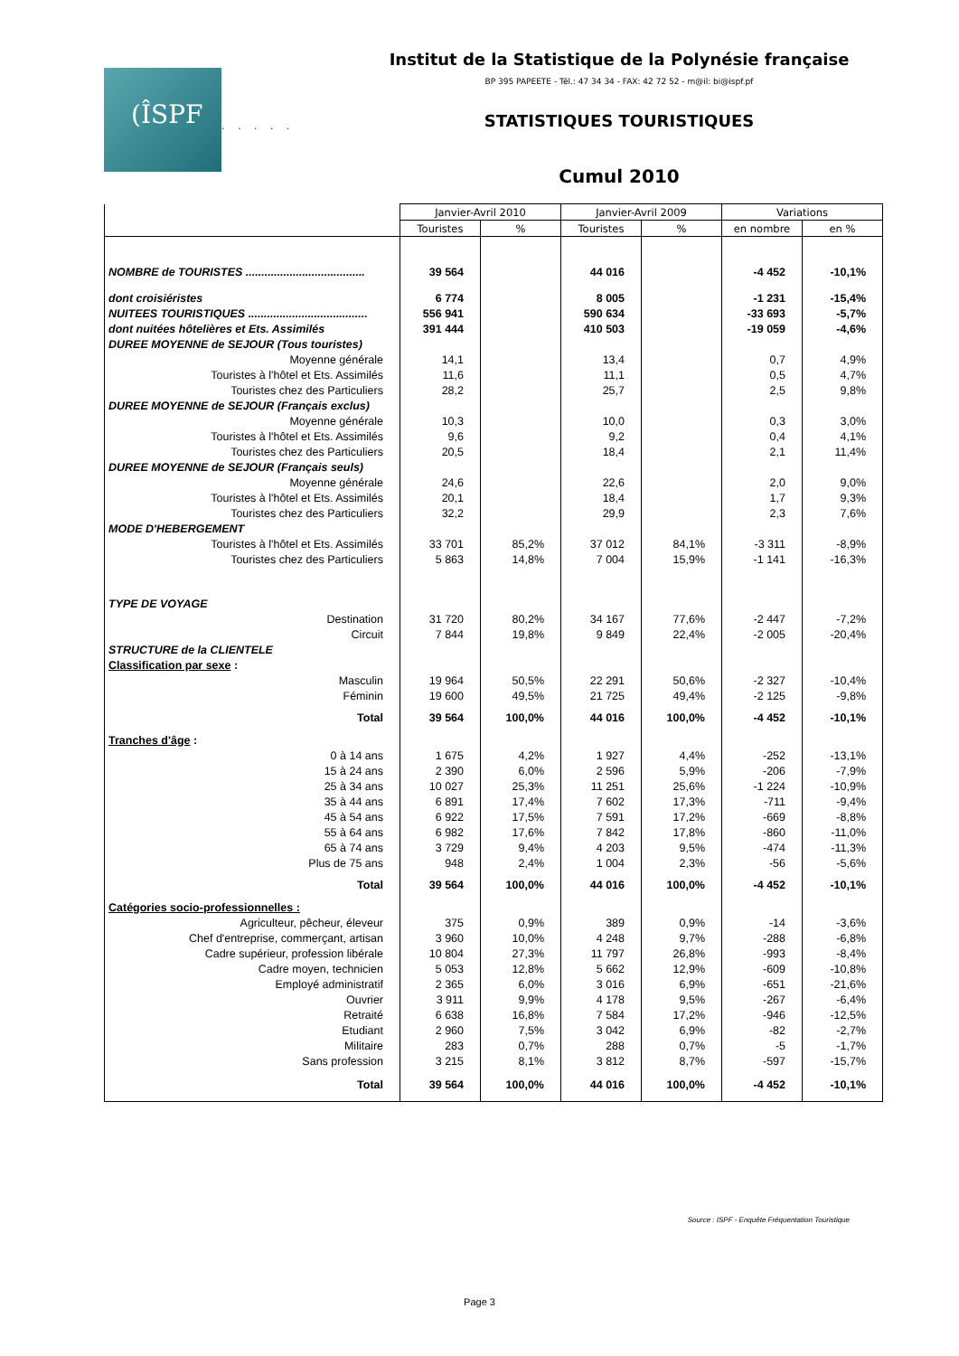Institut de la Statistique de la Polynésie française
BP 395 PAPEETE - Tél.: 47 34 34 - FAX: 42 72 52 - m@il: bi@ispf.pf
(ÎSPF
..... STATISTIQUES TOURISTIQUES
Cumul 2010
| | Janvier-Avril 2010 | | Janvier-Avril 2009 | | Variations | |
| | Touristes | % | Touristes | % | en nombre | en % |
| NOMBRE de TOURISTES ...................................... | 39 564 | | 44 016 | | -4 452 | -10,1% |
| dont croisiéristes | 6 774 | | 8 005 | | -1 231 | -15,4% |
| NUITEES TOURISTIQUES ...................................... | 556 941 | | 590 634 | | -33 693 | -5,7% |
| dont nuitées hôtelières et Ets. Assimilés | 391 444 | | 410 503 | | -19 059 | -4,6% |
| DUREE MOYENNE de SEJOUR (Tous touristes) | | | | | | |
| Moyenne générale | 14,1 | | 13,4 | | 0,7 | 4,9% |
| Touristes à l'hôtel et Ets. Assimilés | 11,6 | | 11,1 | | 0,5 | 4,7% |
| Touristes chez des Particuliers | 28,2 | | 25,7 | | 2,5 | 9,8% |
| DUREE MOYENNE de SEJOUR (Français exclus) | | | | | | |
| Moyenne générale | 10,3 | | 10,0 | | 0,3 | 3,0% |
| Touristes à l'hôtel et Ets. Assimilés | 9,6 | | 9,2 | | 0,4 | 4,1% |
| Touristes chez des Particuliers | 20,5 | | 18,4 | | 2,1 | 11,4% |
| DUREE MOYENNE de SEJOUR (Français seuls) | | | | | | |
| Moyenne générale | 24,6 | | 22,6 | | 2,0 | 9,0% |
| Touristes à l'hôtel et Ets. Assimilés | 20,1 | | 18,4 | | 1,7 | 9,3% |
| Touristes chez des Particuliers | 32,2 | | 29,9 | | 2,3 | 7,6% |
| MODE D'HEBERGEMENT | | | | | | |
| Touristes à l'hôtel et Ets. Assimilés | 33 701 | 85,2% | 37 012 | 84,1% | -3 311 | -8,9% |
| Touristes chez des Particuliers | 5 863 | 14,8% | 7 004 | 15,9% | -1 141 | -16,3% |
| TYPE DE VOYAGE | | | | | | |
| Destination | 31 720 | 80,2% | 34 167 | 77,6% | -2 447 | -7,2% |
| Circuit | 7 844 | 19,8% | 9 849 | 22,4% | -2 005 | -20,4% |
| STRUCTURE de la CLIENTELE | | | | | | |
| Classification par sexe : | | | | | | |
| Masculin | 19 964 | 50,5% | 22 291 | 50,6% | -2 327 | -10,4% |
| Féminin | 19 600 | 49,5% | 21 725 | 49,4% | -2 125 | -9,8% |
| Total | 39 564 | 100,0% | 44 016 | 100,0% | -4 452 | -10,1% |
| Tranches d'âge : | | | | | | |
| 0 à 14 ans | 1 675 | 4,2% | 1 927 | 4,4% | -252 | -13,1% |
| 15 à 24 ans | 2 390 | 6,0% | 2 596 | 5,9% | -206 | -7,9% |
| 25 à 34 ans | 10 027 | 25,3% | 11 251 | 25,6% | -1 224 | -10,9% |
| 35 à 44 ans | 6 891 | 17,4% | 7 602 | 17,3% | -711 | -9,4% |
| 45 à 54 ans | 6 922 | 17,5% | 7 591 | 17,2% | -669 | -8,8% |
| 55 à 64 ans | 6 982 | 17,6% | 7 842 | 17,8% | -860 | -11,0% |
| 65 à 74 ans | 3 729 | 9,4% | 4 203 | 9,5% | -474 | -11,3% |
| Plus de 75 ans | 948 | 2,4% | 1 004 | 2,3% | -56 | -5,6% |
| Total | 39 564 | 100,0% | 44 016 | 100,0% | -4 452 | -10,1% |
| Catégories socio-professionnelles : | | | | | | |
| Agriculteur, pêcheur, éleveur | 375 | 0,9% | 389 | 0,9% | -14 | -3,6% |
| Chef d'entreprise, commerçant, artisan | 3 960 | 10,0% | 4 248 | 9,7% | -288 | -6,8% |
| Cadre supérieur, profession libérale | 10 804 | 27,3% | 11 797 | 26,8% | -993 | -8,4% |
| Cadre moyen, technicien | 5 053 | 12,8% | 5 662 | 12,9% | -609 | -10,8% |
| Employé administratif | 2 365 | 6,0% | 3 016 | 6,9% | -651 | -21,6% |
| Ouvrier | 3 911 | 9,9% | 4 178 | 9,5% | -267 | -6,4% |
| Retraité | 6 638 | 16,8% | 7 584 | 17,2% | -946 | -12,5% |
| Etudiant | 2 960 | 7,5% | 3 042 | 6,9% | -82 | -2,7% |
| Militaire | 283 | 0,7% | 288 | 0,7% | -5 | -1,7% |
| Sans profession | 3 215 | 8,1% | 3 812 | 8,7% | -597 | -15,7% |
| Total | 39 564 | 100,0% | 44 016 | 100,0% | -4 452 | -10,1% |
Source : ISPF - Enquête Fréquentation Touristique
Page 3